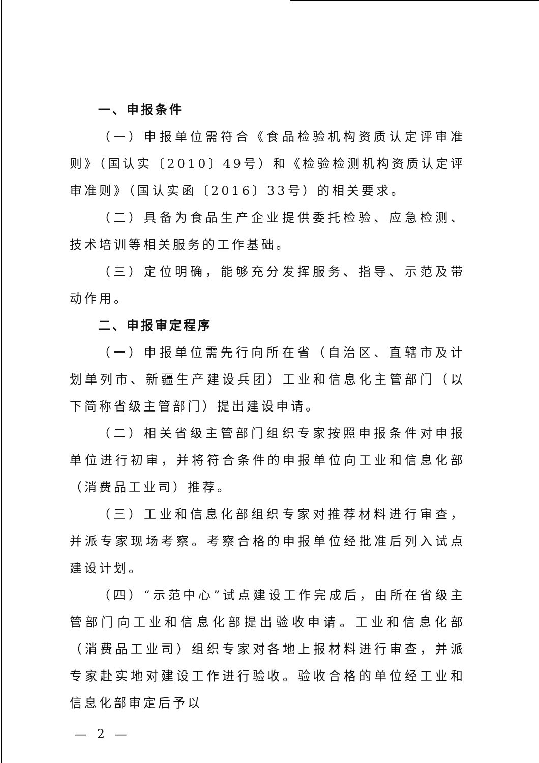一、申报条件
（一）申报单位需符合《食品检验机构资质认定评审准则》（国认实〔2010〕49号）和《检验检测机构资质认定评审准则》（国认实函〔2016〕33号）的相关要求。
（二）具备为食品生产企业提供委托检验、应急检测、技术培训等相关服务的工作基础。
（三）定位明确，能够充分发挥服务、指导、示范及带动作用。
二、申报审定程序
（一）申报单位需先行向所在省（自治区、直辖市及计划单列市、新疆生产建设兵团）工业和信息化主管部门（以下简称省级主管部门）提出建设申请。
（二）相关省级主管部门组织专家按照申报条件对申报单位进行初审，并将符合条件的申报单位向工业和信息化部（消费品工业司）推荐。
（三）工业和信息化部组织专家对推荐材料进行审查，并派专家现场考察。考察合格的申报单位经批准后列入试点建设计划。
（四）“示范中心”试点建设工作完成后，由所在省级主管部门向工业和信息化部提出验收申请。工业和信息化部（消费品工业司）组织专家对各地上报材料进行审查，并派专家赴实地对建设工作进行验收。验收合格的单位经工业和信息化部审定后予以
— 2 —